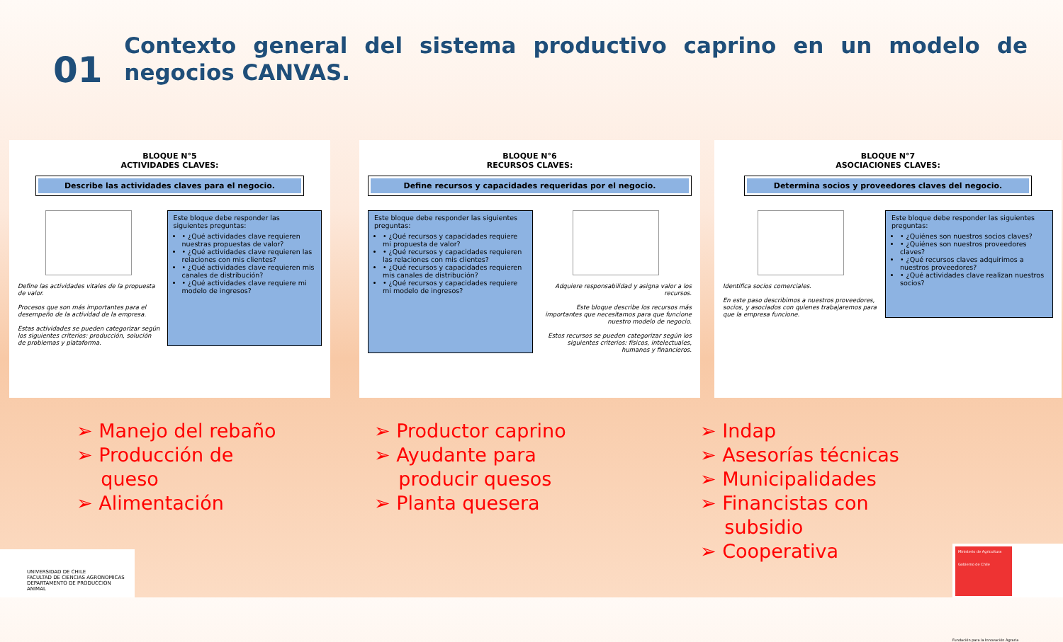01
Contexto general del sistema productivo caprino en un modelo de negocios CANVAS.
BLOQUE N°5
ACTIVIDADES CLAVES:
Describe las actividades claves para el negocio.
Define las actividades vitales de la propuesta de valor.
Procesos que son más importantes para el desempeño de la actividad de la empresa.
Estas actividades se pueden categorizar según los siguientes criterios: producción, solución de problemas y plataforma.
Este bloque debe responder las siguientes preguntas:
• ¿Qué actividades clave requieren nuestras propuestas de valor?
• ¿Qué actividades clave requieren las relaciones con mis clientes?
• ¿Qué actividades clave requieren mis canales de distribución?
• ¿Qué actividades clave requiere mi modelo de ingresos?
BLOQUE N°6
RECURSOS CLAVES:
Define recursos y capacidades requeridas por el negocio.
Este bloque debe responder las siguientes preguntas:
• ¿Qué recursos y capacidades requiere mi propuesta de valor?
• ¿Qué recursos y capacidades requieren las relaciones con mis clientes?
• ¿Qué recursos y capacidades requieren mis canales de distribución?
• ¿Qué recursos y capacidades requiere mi modelo de ingresos?
Adquiere responsabilidad y asigna valor a los recursos.
Este bloque describe los recursos más importantes que necesitamos para que funcione nuestro modelo de negocio.
Estos recursos se pueden categorizar según los siguientes criterios: físicos, intelectuales, humanos y financieros.
BLOQUE N°7
ASOCIACIONES CLAVES:
Determina socios y proveedores claves del negocio.
Identifica socios comerciales.
En este paso describimos a nuestros proveedores, socios, y asociados con quienes trabajaremos para que la empresa funcione.
Este bloque debe responder las siguientes preguntas:
• ¿Quiénes son nuestros socios claves?
• ¿Quiénes son nuestros proveedores claves?
• ¿Qué recursos claves adquirimos a nuestros proveedores?
• ¿Qué actividades clave realizan nuestros socios?
➢ Manejo del rebaño
➢ Producción de
queso
➢ Alimentación
➢ Productor caprino
➢ Ayudante para
producir quesos
➢ Planta quesera
➢ Indap
➢ Asesorías técnicas
➢ Municipalidades
➢ Financistas con
subsidio
➢ Cooperativa
UNIVERSIDAD DE CHILE
FACULTAD DE CIENCIAS AGRONOMICAS
DEPARTAMENTO DE PRODUCCION ANIMAL
Ministerio de Agricultura
Gobierno de Chile
Fundación para la Innovación Agraria